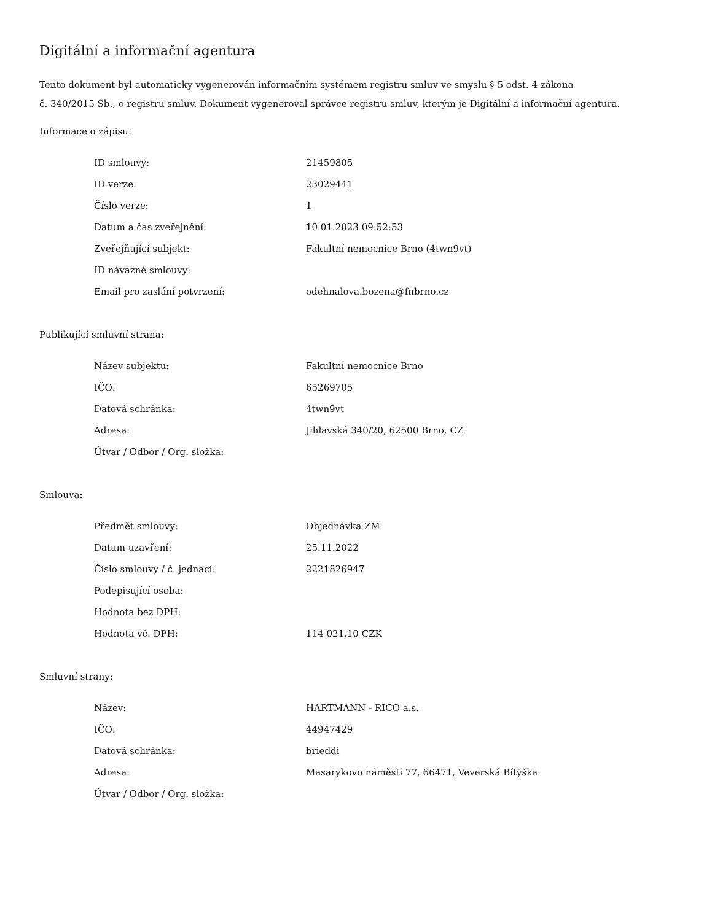Digitální a informační agentura
Tento dokument byl automaticky vygenerován informačním systémem registru smluv ve smyslu § 5 odst. 4 zákona
č. 340/2015 Sb., o registru smluv. Dokument vygeneroval správce registru smluv, kterým je Digitální a informační agentura.
Informace o zápisu:
| ID smlouvy: | 21459805 |
| ID verze: | 23029441 |
| Číslo verze: | 1 |
| Datum a čas zveřejnění: | 10.01.2023 09:52:53 |
| Zveřejňující subjekt: | Fakultní nemocnice Brno (4twn9vt) |
| ID návazné smlouvy: | |
| Email pro zaslání potvrzení: | odehnalova.bozena@fnbrno.cz |
Publikující smluvní strana:
| Název subjektu: | Fakultní nemocnice Brno |
| IČO: | 65269705 |
| Datová schránka: | 4twn9vt |
| Adresa: | Jihlavská 340/20, 62500 Brno, CZ |
| Útvar / Odbor / Org. složka: | |
Smlouva:
| Předmět smlouvy: | Objednávka ZM |
| Datum uzavření: | 25.11.2022 |
| Číslo smlouvy / č. jednací: | 2221826947 |
| Podepisující osoba: | |
| Hodnota bez DPH: | |
| Hodnota vč. DPH: | 114 021,10 CZK |
Smluvní strany:
| Název: | HARTMANN - RICO a.s. |
| IČO: | 44947429 |
| Datová schránka: | brieddi |
| Adresa: | Masarykovo náměstí 77, 66471, Veverská Bítýška |
| Útvar / Odbor / Org. složka: | |